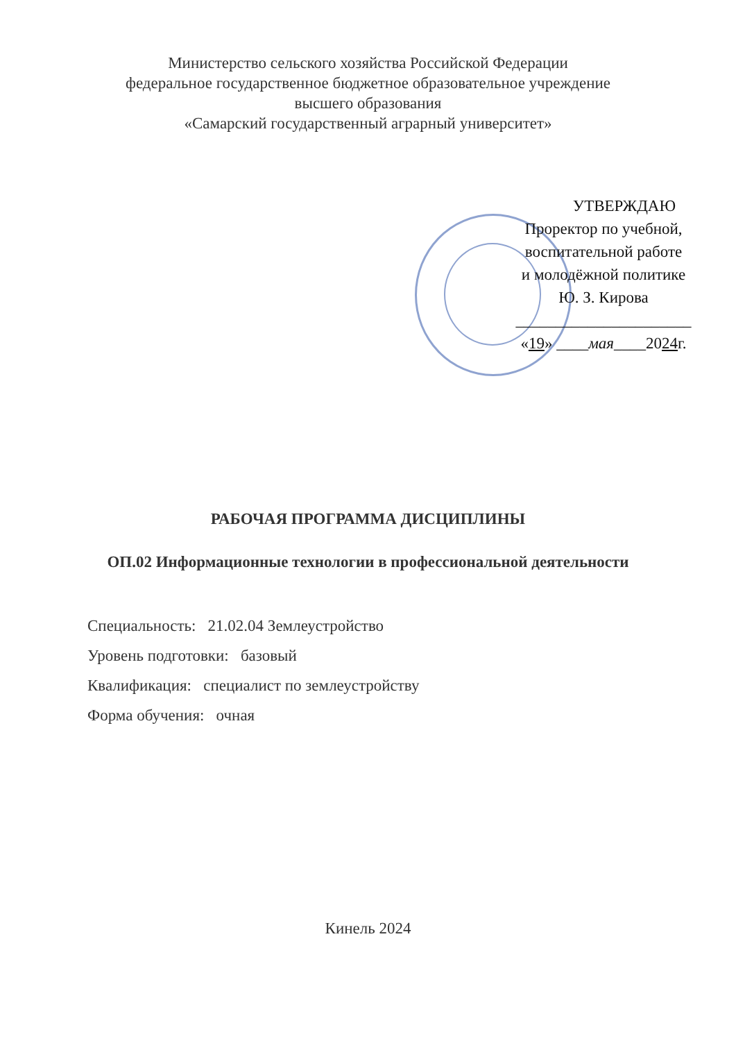Министерство сельского хозяйства Российской Федерации
федеральное государственное бюджетное образовательное учреждение
высшего образования
«Самарский государственный аграрный университет»
УТВЕРЖДАЮ
Проректор по учебной,
воспитательной работе
и молодёжной политике
Ю. З. Кирова
______________________
«19» ____мая____2024г.
РАБОЧАЯ ПРОГРАММА ДИСЦИПЛИНЫ
ОП.02 Информационные технологии в профессиональной деятельности
Специальность: 21.02.04 Землеустройство
Уровень подготовки: базовый
Квалификация: специалист по землеустройству
Форма обучения: очная
Кинель 2024